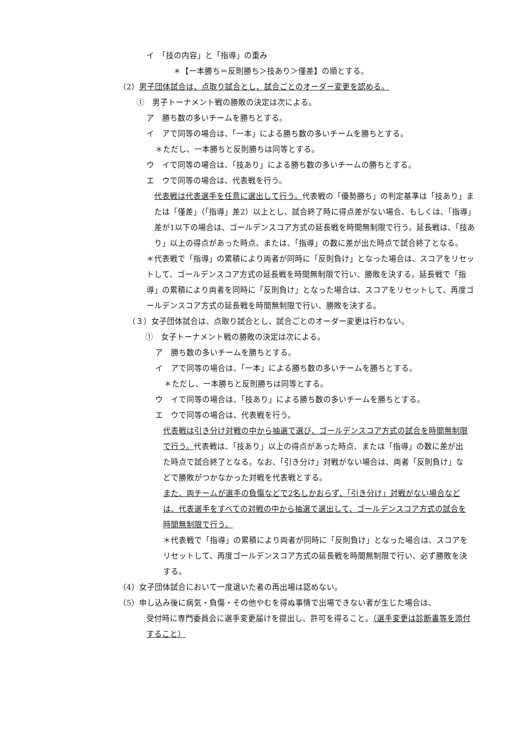イ　「技の内容」と「指導」の重み
＊【一本勝ち＝反則勝ち＞技あり＞僅差】の順とする。
（2）男子団体試合は、点取り試合とし、試合ごとのオーダー変更を認める。
①　男子トーナメント戦の勝敗の決定は次による。
ア　勝ち数の多いチームを勝ちとする。
イ　アで同等の場合は、「一本」による勝ち数の多いチームを勝ちとする。
＊ただし、一本勝ちと反則勝ちは同等とする。
ウ　イで同等の場合は、「技あり」による勝ち数の多いチームの勝ちとする。
エ　ウで同等の場合は、代表戦を行う。
代表戦は代表選手を任意に選出して行う。代表戦の「優勢勝ち」の判定基準は「技あり」または「僅差」（「指導」差2）以上とし、試合終了時に得点差がない場合、もしくは、「指導」差が1以下の場合は、ゴールデンスコア方式の延長戦を時間無制限で行う。延長戦は、「技あり」以上の得点があった時点、または、「指導」の数に差が出た時点で試合終了となる。
＊代表戦で「指導」の累積により両者が同時に「反則負け」となった場合は、スコアをリセットして、ゴールデンスコア方式の延長戦を時間無制限で行い、勝敗を決する。延長戦で「指導」の累積により両者を同時に「反則負け」となった場合は、スコアをリセットして、再度ゴールデンスコア方式の延長戦を時間無制限で行い、勝敗を決する。
（３）女子団体試合は、点取り試合とし、試合ごとのオーダー変更は行わない。
①　女子トーナメント戦の勝敗の決定は次による。
ア　勝ち数の多いチームを勝ちとする。
イ　アで同等の場合は、「一本」による勝ち数の多いチームを勝ちとする。
＊ただし、一本勝ちと反則勝ちは同等とする。
ウ　イで同等の場合は、「技あり」による勝ち数の多いチームを勝ちとする。
エ　ウで同等の場合は、代表戦を行う。
代表戦は引き分け対戦の中から抽選で選び、ゴールデンスコア方式の試合を時間無制限で行う。代表戦は、「技あり」以上の得点があった時点、または「指導」の数に差が出た時点で試合終了となる。なお、「引き分け」対戦がない場合は、両者「反則負け」などで勝敗がつかなかった対戦を代表戦とする。
また、両チームが選手の負傷などで2名しかおらず、「引き分け」対戦がない場合などは、代表選手をすべての対戦の中から抽選で選出して、ゴールデンスコア方式の試合を時間無制限で行う。
＊代表戦で「指導」の累積により両者が同時に「反則負け」となった場合は、スコアをリセットして、再度ゴールデンスコア方式の延長戦を時間無制限で行い、必ず勝敗を決する。
（4）女子団体試合において一度退いた者の再出場は認めない。
（5）申し込み後に病気・負傷・その他やむを得ぬ事情で出場できない者が生じた場合は、
受付時に専門委員会に選手変更届けを提出し、許可を得ること。（選手変更は診断書等を添付すること）